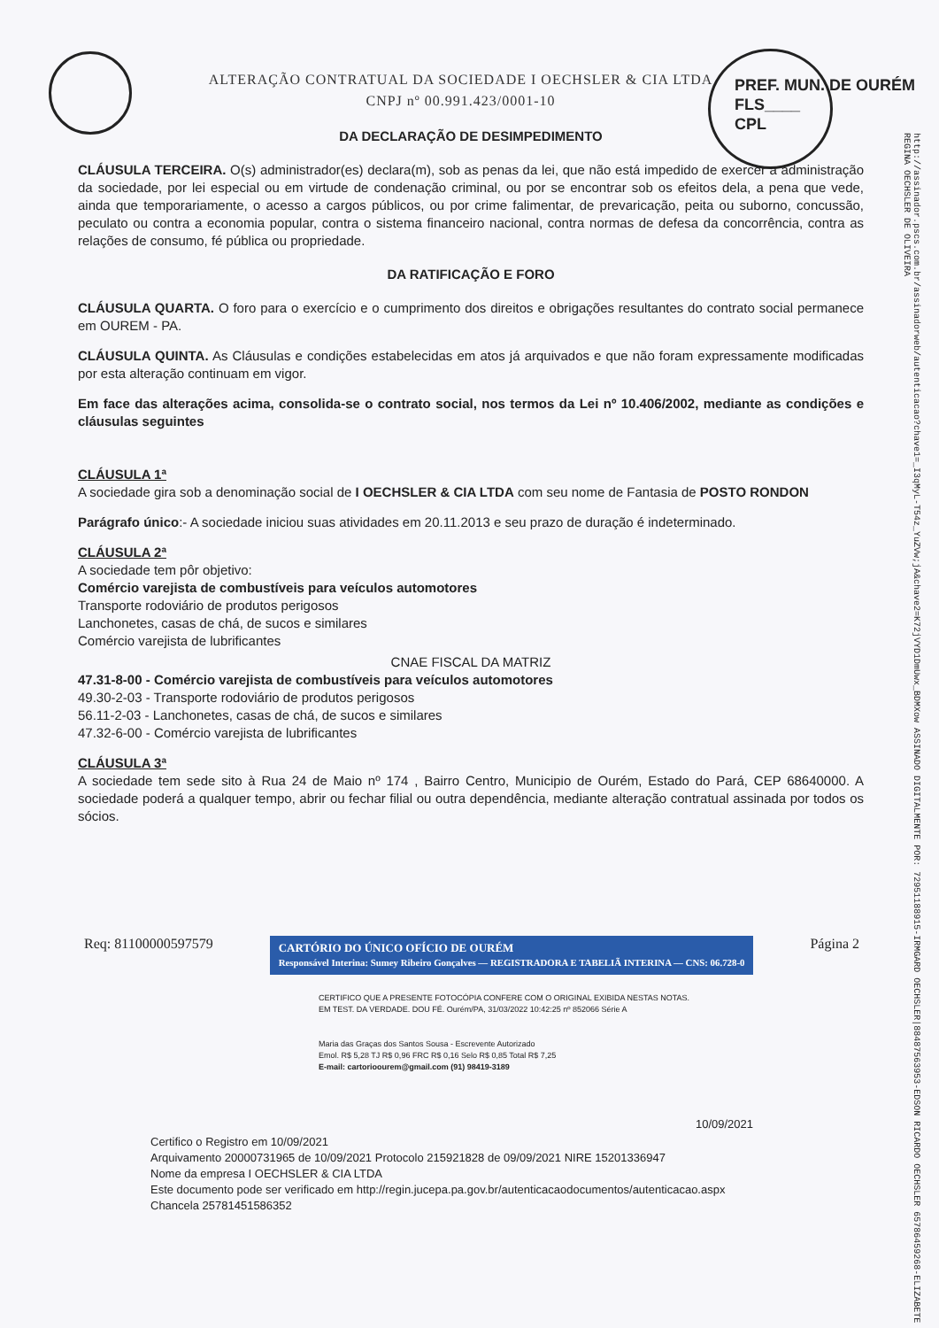ALTERAÇÃO CONTRATUAL DA SOCIEDADE I OECHSLER & CIA LTDA
CNPJ nº 00.991.423/0001-10
PREF. MUN. DE OURÉM
FLS____
CPL
http://assinador.pscs.com.br/assinadorweb/autenticacao?chave1=_I3qMyL-T54z_YuZVw;jA&chave2=K72jVYD1DmUwx_BDMXow ASSINADO DIGITALMENTE POR: 72951188915-IRMGARD OECHSLER|88487563953-EDSON RICARDO OECHSLER 65786459268-ELIZABETE REGINA OECHSLER DE OLIVEIRA
DA DECLARAÇÃO DE DESIMPEDIMENTO
CLÁUSULA TERCEIRA. O(s) administrador(es) declara(m), sob as penas da lei, que não está impedido de exercer a administração da sociedade, por lei especial ou em virtude de condenação criminal, ou por se encontrar sob os efeitos dela, a pena que vede, ainda que temporariamente, o acesso a cargos públicos, ou por crime falimentar, de prevaricação, peita ou suborno, concussão, peculato ou contra a economia popular, contra o sistema financeiro nacional, contra normas de defesa da concorrência, contra as relações de consumo, fé pública ou propriedade.
DA RATIFICAÇÃO E FORO
CLÁUSULA QUARTA. O foro para o exercício e o cumprimento dos direitos e obrigações resultantes do contrato social permanece em OUREM - PA.
CLÁUSULA QUINTA. As Cláusulas e condições estabelecidas em atos já arquivados e que não foram expressamente modificadas por esta alteração continuam em vigor.
Em face das alterações acima, consolida-se o contrato social, nos termos da Lei nº 10.406/2002, mediante as condições e cláusulas seguintes
CLÁUSULA 1ª
A sociedade gira sob a denominação social de I OECHSLER & CIA LTDA com seu nome de Fantasia de POSTO RONDON
Parágrafo único:- A sociedade iniciou suas atividades em 20.11.2013 e seu prazo de duração é indeterminado.
CLÁUSULA 2ª
A sociedade tem pôr objetivo:
Comércio varejista de combustíveis para veículos automotores
Transporte rodoviário de produtos perigosos
Lanchonetes, casas de chá, de sucos e similares
Comércio varejista de lubrificantes
CNAE FISCAL DA MATRIZ
47.31-8-00 - Comércio varejista de combustíveis para veículos automotores
49.30-2-03 - Transporte rodoviário de produtos perigosos
56.11-2-03 - Lanchonetes, casas de chá, de sucos e similares
47.32-6-00 - Comércio varejista de lubrificantes
CLÁUSULA 3ª
A sociedade tem sede sito à Rua 24 de Maio nº 174 , Bairro Centro, Municipio de Ourém, Estado do Pará, CEP 68640000. A sociedade poderá a qualquer tempo, abrir ou fechar filial ou outra dependência, mediante alteração contratual assinada por todos os sócios.
Req: 81100000597579 CARTÓRIO DO ÚNICO OFÍCIO DE OURÉM
Responsável Interina: Sumey Ribeiro Gonçalves — REGISTRADORA E TABELIÃ INTERINA — CNS: 06.728-0 Página 2
CERTIFICO QUE A PRESENTE FOTOCÓPIA CONFERE COM O ORIGINAL EXIBIDA NESTAS NOTAS. EM TEST. DA VERDADE. DOU FÉ. Ourém/PA, 31/03/2022 10:42:25 nº 852066 Série A
Maria das Graças dos Santos Sousa - Escrevente Autorizado
Emol. R$ 5,28 TJ R$ 0,96 FRC R$ 0,16 Selo R$ 0,85 Total R$ 7,25
E-mail: cartorioourem@gmail.com (91) 98419-3189
10/09/2021
Certifico o Registro em 10/09/2021
Arquivamento 20000731965 de 10/09/2021 Protocolo 215921828 de 09/09/2021 NIRE 15201336947
Nome da empresa I OECHSLER & CIA LTDA
Este documento pode ser verificado em http://regin.jucepa.pa.gov.br/autenticacaodocumentos/autenticacao.aspx
Chancela 25781451586352